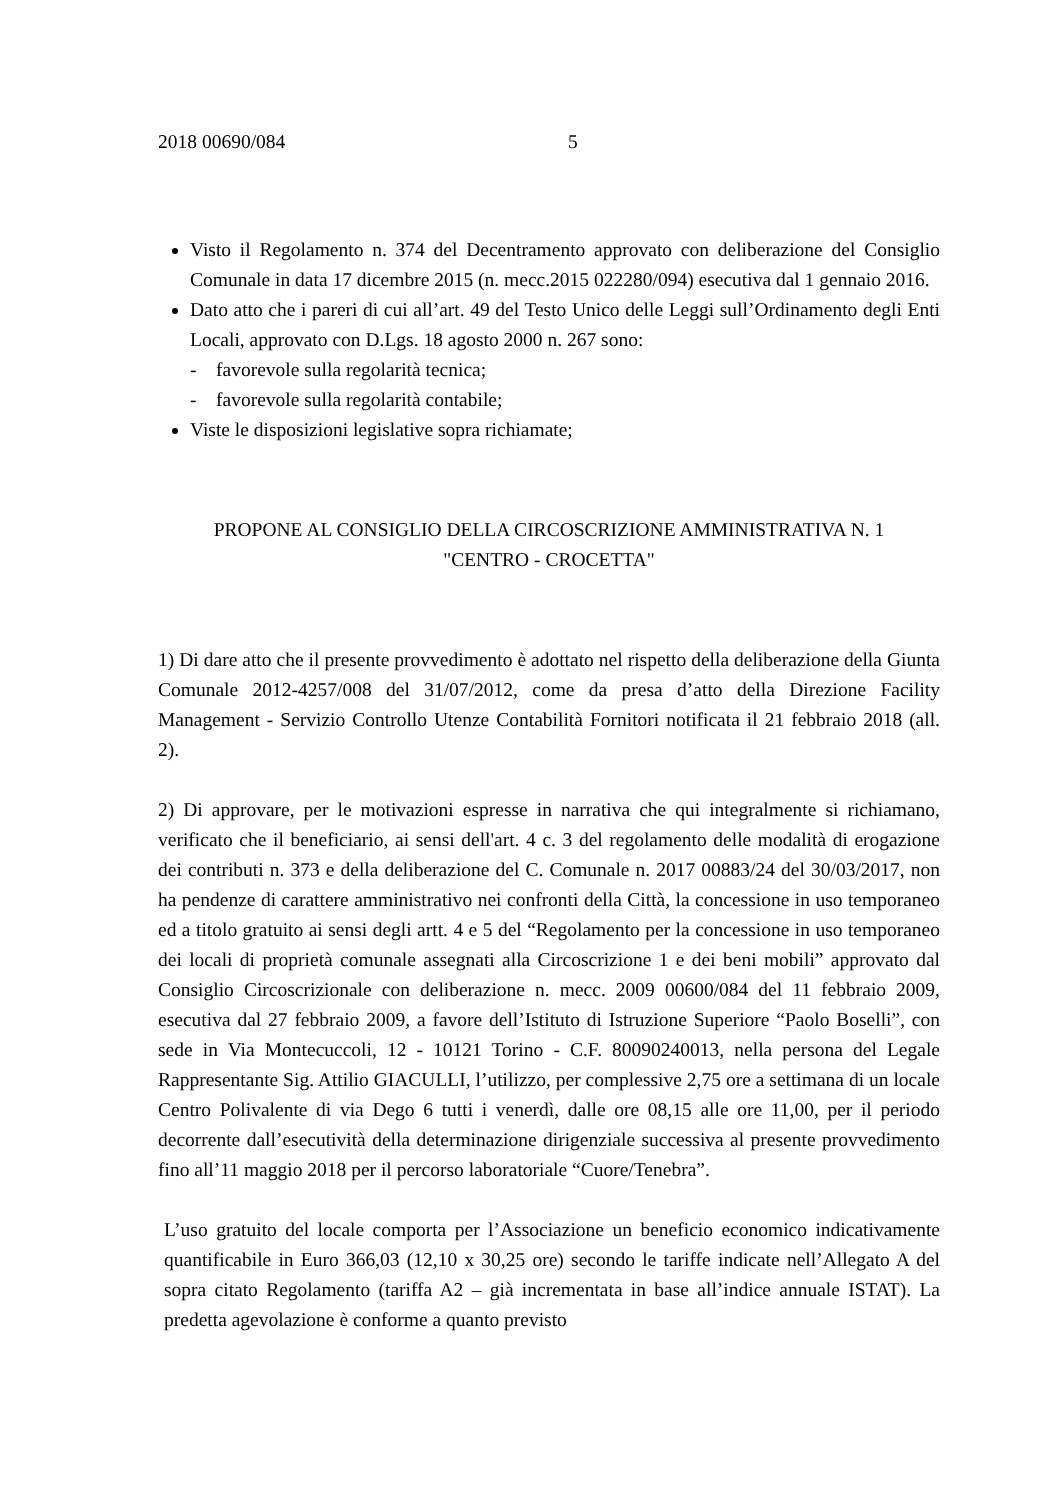2018 00690/084 5
Visto il Regolamento n. 374 del Decentramento approvato con deliberazione del Consiglio Comunale in data 17 dicembre 2015 (n. mecc.2015 022280/094) esecutiva dal 1 gennaio 2016.
Dato atto che i pareri di cui all’art. 49 del Testo Unico delle Leggi sull’Ordinamento degli Enti Locali, approvato con D.Lgs. 18 agosto 2000 n. 267 sono:
- favorevole sulla regolarità tecnica;
- favorevole sulla regolarità contabile;
Viste le disposizioni legislative sopra richiamate;
PROPONE AL CONSIGLIO DELLA CIRCOSCRIZIONE AMMINISTRATIVA N. 1
"CENTRO - CROCETTA"
1) Di dare atto che il presente provvedimento è adottato nel rispetto della deliberazione della Giunta Comunale 2012-4257/008 del 31/07/2012, come da presa d’atto della Direzione Facility Management - Servizio Controllo Utenze Contabilità Fornitori notificata il 21 febbraio 2018 (all. 2).
2) Di approvare, per le motivazioni espresse in narrativa che qui integralmente si richiamano, verificato che il beneficiario, ai sensi dell'art. 4 c. 3 del regolamento delle modalità di erogazione dei contributi n. 373 e della deliberazione del C. Comunale n. 2017 00883/24 del 30/03/2017, non ha pendenze di carattere amministrativo nei confronti della Città, la concessione in uso temporaneo ed a titolo gratuito ai sensi degli artt. 4 e 5 del “Regolamento per la concessione in uso temporaneo dei locali di proprietà comunale assegnati alla Circoscrizione 1 e dei beni mobili” approvato dal Consiglio Circoscrizionale con deliberazione n. mecc. 2009 00600/084 del 11 febbraio 2009, esecutiva dal 27 febbraio 2009, a favore dell’Istituto di Istruzione Superiore “Paolo Boselli”, con sede in Via Montecuccoli, 12 - 10121 Torino - C.F. 80090240013, nella persona del Legale Rappresentante Sig. Attilio GIACULLI, l’utilizzo, per complessive 2,75 ore a settimana di un locale Centro Polivalente di via Dego 6 tutti i venerdì, dalle ore 08,15 alle ore 11,00, per il periodo decorrente dall’esecutività della determinazione dirigenziale successiva al presente provvedimento fino all’11 maggio 2018 per il percorso laboratoriale “Cuore/Tenebra”.
L’uso gratuito del locale comporta per l’Associazione un beneficio economico indicativamente quantificabile in Euro 366,03 (12,10 x 30,25 ore) secondo le tariffe indicate nell’Allegato A del sopra citato Regolamento (tariffa A2 – già incrementata in base all’indice annuale ISTAT). La predetta agevolazione è conforme a quanto previsto